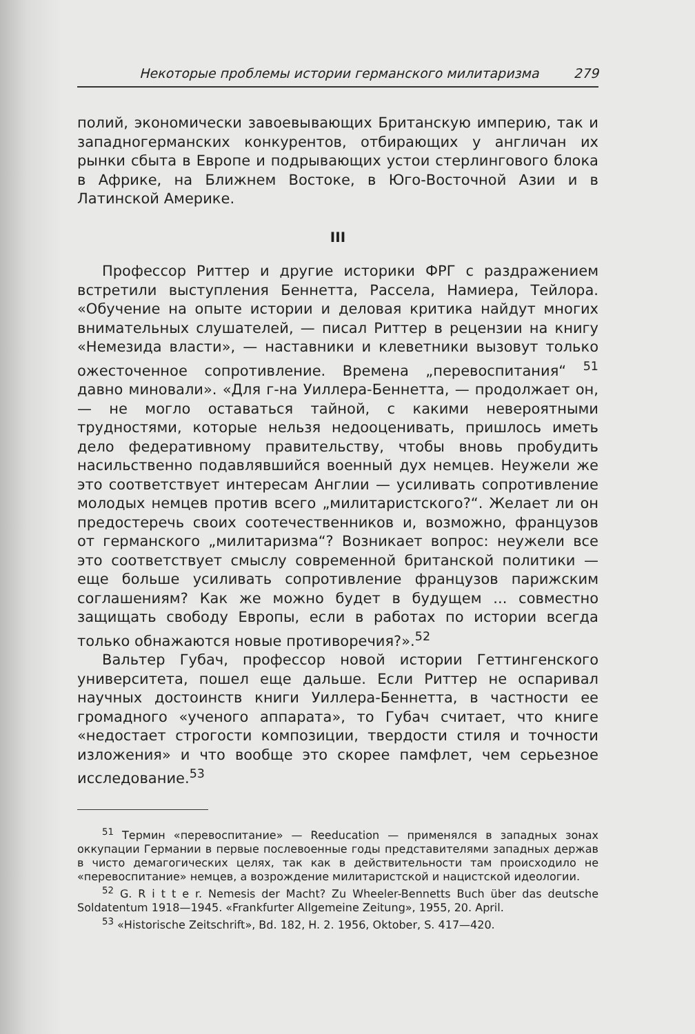Некоторые проблемы истории германского милитаризма 279
полий, экономически завоевывающих Британскую империю, так и западногерманских конкурентов, отбирающих у англичан их рынки сбыта в Европе и подрывающих устои стерлингового блока в Африке, на Ближнем Востоке, в Юго-Восточной Азии и в Латинской Америке.
III
Профессор Риттер и другие историки ФРГ с раздражением встретили выступления Беннетта, Рассела, Намиера, Тейлора. «Обучение на опыте истории и деловая критика найдут многих внимательных слушателей, — писал Риттер в рецензии на книгу «Немезида власти», — наставники и клеветники вызовут только ожесточенное сопротивление. Времена „перевоспитания“ <sup>51</sup> давно миновали». «Для г-на Уиллера-Беннетта, — продолжает он, — не могло оставаться тайной, с какими невероятными трудностями, которые нельзя недооценивать, пришлось иметь дело федеративному правительству, чтобы вновь пробудить насильственно подавлявшийся военный дух немцев. Неужели же это соответствует интересам Англии — усиливать сопротивление молодых немцев против всего „милитаристского?“. Желает ли он предостеречь своих соотечественников и, возможно, французов от германского „милитаризма“? Возникает вопрос: неужели все это соответствует смыслу современной британской политики — еще больше усиливать сопротивление французов парижским соглашениям? Как же можно будет в будущем ... совместно защищать свободу Европы, если в работах по истории всегда только обнажаются новые противоречия?».<sup>52</sup>
Вальтер Губач, профессор новой истории Геттингенского университета, пошел еще дальше. Если Риттер не оспаривал научных достоинств книги Уиллера-Беннетта, в частности ее громадного «ученого аппарата», то Губач считает, что книге «недостает строгости композиции, твердости стиля и точности изложения» и что вообще это скорее памфлет, чем серьезное исследование.<sup>53</sup>
<sup>51</sup> Термин «перевоспитание» — Reeducation — применялся в западных зонах оккупации Германии в первые послевоенные годы представителями западных держав в чисто демагогических целях, так как в действительности там происходило не «перевоспитание» немцев, а возрождение милитаристской и нацистской идеологии.
<sup>52</sup> G. R i t t e r. Nemesis der Macht? Zu Wheeler-Bennetts Buch über das deutsche Soldatentum 1918—1945. «Frankfurter Allgemeine Zeitung», 1955, 20. April.
<sup>53</sup> «Historische Zeitschrift», Bd. 182, H. 2. 1956, Oktober, S. 417—420.